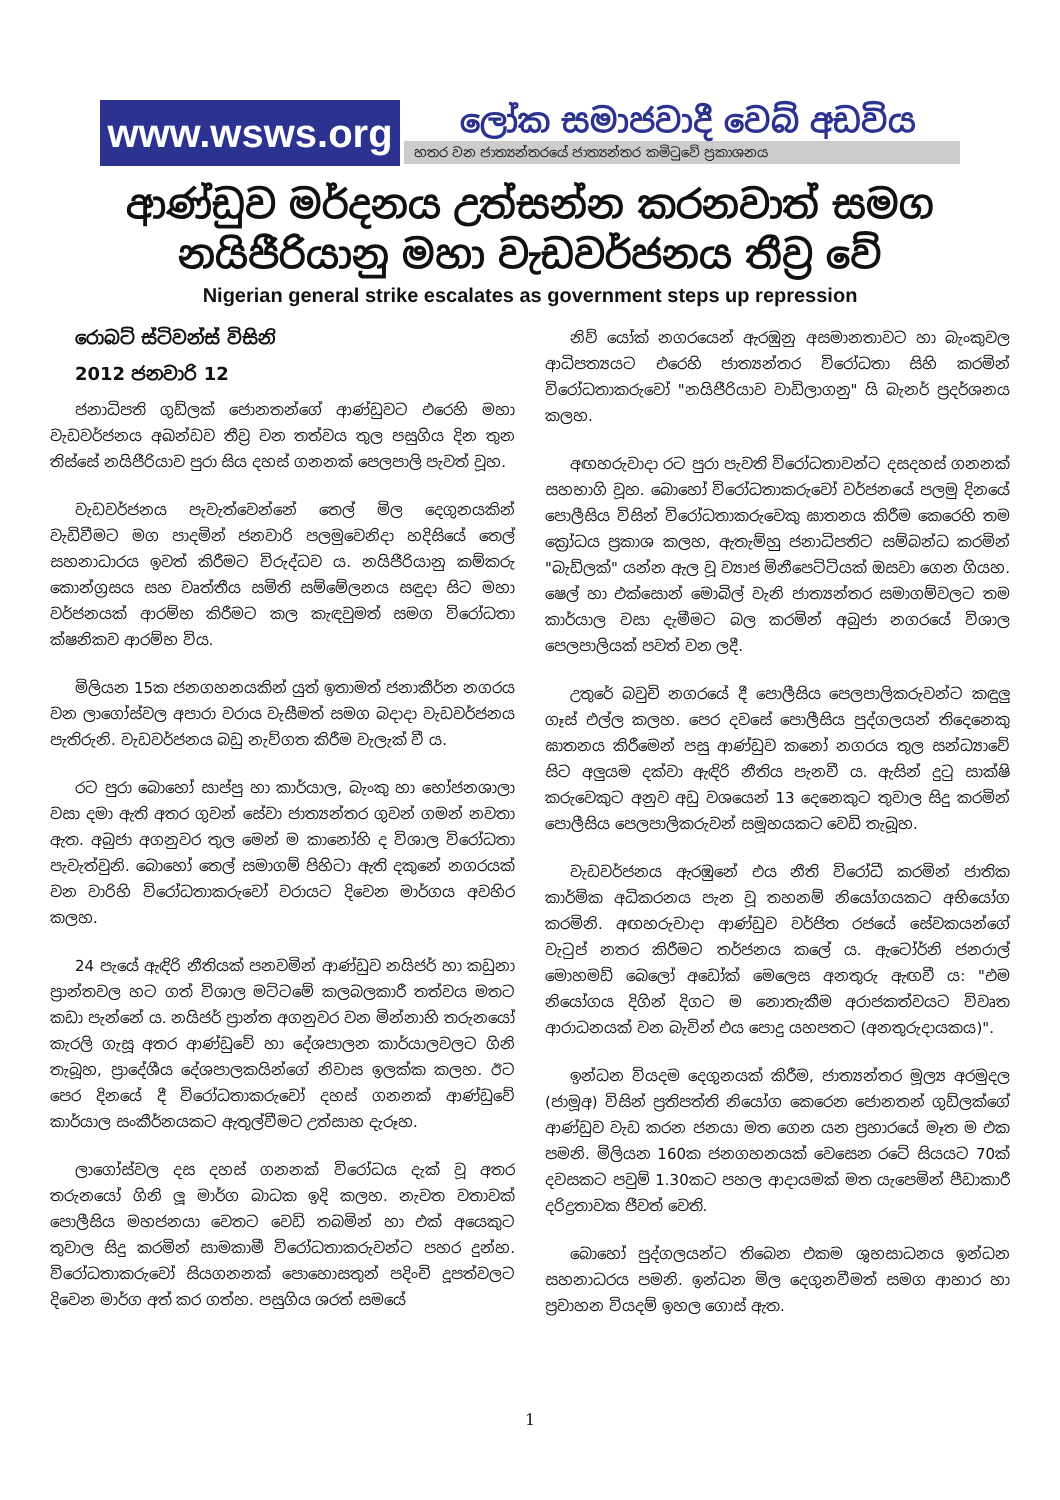www.wsws.org
ලෝක සමාජවාදී වෙබ් අඩවිය
හතර වන ජාත්‍යන්තරයේ ජාත්‍යන්තර කමිටුවේ ප්‍රකාශනය
ආණ්ඩුව මර්දනය උත්සන්න කරනවාත් සමග
නයිජීරියානු මහා වැඩවර්ජනය තීව්‍ර වේ
Nigerian general strike escalates as government steps up repression
රොබට් ස්ටිවන්ස් විසිනි
2012 ජනවාරි 12
ජනාධිපති ගුඩ්ලක් ජොනතන්ගේ ආණ්ඩුවට එරෙහි මහා වැඩවර්ජනය අඛන්ඩව තීව්‍ර වන තත්වය තුල පසුගිය දින තුන තිස්සේ නයිජීරියාව පුරා සිය දහස් ගනනක් පෙලපාලි පැවත් වූහ.
වැඩවර්ජනය පැවැත්වෙන්නේ තෙල් මිල දෙගුනයකින් වැඩිවීමට මග පාදමින් ජනවාරි පලමුවෙනිදා හදිසියේ තෙල් සහනාධාරය ඉවත් කිරීමට විරුද්ධව ය. නයිජීරියානු කම්කරු කොන්ග්‍රසය සහ වෘත්තීය සමිති සම්මේලනය සඳුදා සිට මහා වර්ජනයක් ආරම්භ කිරීමට කල කැඳවුමත් සමග විරෝධතා ක්ෂනිකව ආරම්භ විය.
මිලියන 15ක ජනගහනයකින් යුත් ඉතාමත් ජනාකීර්න නගරය වන ලාගෝස්වල අපාරා වරාය වැසීමත් සමග බදාදා වැඩවර්ජනය පැතිරුනි. වැඩවර්ජනය බඩු නැව්ගත කිරීම වැලැක් වී ය.
රට පුරා බොහෝ සාප්පු හා කාර්යාල, බැංකු හා භෝජනශාලා වසා දමා ඇති අතර ගුවන් සේවා ජාත්‍යන්තර ගුවන් ගමන් නවතා ඇත. අබුජා අගනුවර තුල මෙන් ම කානෝහි ද විශාල විරෝධතා පැවැත්වුනි. බොහෝ තෙල් සමාගම් පිහිටා ඇති දකුනේ නගරයක් වන වාරිහි විරෝධතාකරුවෝ වරායට දිවෙන මාර්ගය අවහිර කලහ.
24 පැයේ ඇඳිරි නීතියක් පනවමින් ආණ්ඩුව නයිජර් හා කඩුනා ප්‍රාන්තවල හට ගත් විශාල මට්ටමේ කලබලකාරී තත්වය මතට කඩා පැන්නේ ය. නයිජර් ප්‍රාන්ත අගනුවර වන මින්නාහි තරුනයෝ කැරලි ගැසූ අතර ආණ්ඩුවේ හා දේශපාලන කාර්යාලවලට ගිනි තැබූහ, ප්‍රාදේශීය දේශපාලකයින්ගේ නිවාස ඉලක්ක කලහ. ඊට පෙර දිනයේ දී විරෝධතාකරුවෝ දහස් ගනනක් ආණ්ඩුවේ කාර්යාල සංකීර්නයකට ඇතුල්වීමට උත්සාහ දැරූහ.
ලාගෝස්වල දස දහස් ගනනක් විරෝධය දැක් වූ අතර තරුනයෝ ගිනි ලූ මාර්ග බාධක ඉදි කලහ. නැවත වතාවක් පොලීසිය මහජනයා වෙතට වෙඩි තබමින් හා එක් අයෙකුට තුවාල සිදු කරමින් සාමකාමී විරෝධතාකරුවන්ට පහර දුන්හ. විරෝධතාකරුවෝ සියගනනක් පොහොසතුන් පදිංචි දූපත්වලට දිවෙන මාර්ග අත් කර ගත්හ. පසුගිය ශරත් සමයේ
නිව් යෝක් නගරයෙන් ඇරඹුනු අසමානතාවට හා බැංකුවල ආධිපත්‍යයට එරෙහි ජාත්‍යන්තර විරෝධතා සිහි කරමින් විරෝධතාකරුවෝ "නයිජීරියාව වාඩිලාගනු" යි බැනර් ප්‍රදර්ශනය කලහ.
අඟහරුවාදා රට පුරා පැවති විරෝධතාවන්ට දසදහස් ගනනක් සහභාගි වූහ. බොහෝ විරෝධතාකරුවෝ වර්ජනයේ පලමු දිනයේ පොලීසිය විසින් විරෝධතාකරුවෙකු ඝාතනය කිරීම කෙරෙහි තම ක්‍රෝධය ප්‍රකාශ කලහ, ඇතැම්හු ජනාධිපතිට සම්බන්ධ කරමින් "බැඩ්ලක්" යන්න ඇල වූ ව්‍යාජ මිනීපෙට්ටියක් ඔසවා ගෙන ගියහ. ෂෙල් හා එක්සොන් මොබිල් වැනි ජාත්‍යන්තර සමාගම්වලට තම කාර්යාල වසා දැමීමට බල කරමින් අබුජා නගරයේ විශාල පෙලපාලියක් පවත් වන ලදී.
උතුරේ බවුචි නගරයේ දී පොලීසිය පෙලපාලිකරුවන්ට කඳුලු ගෑස් එල්ල කලහ. පෙර දවසේ පොලීසිය පුද්ගලයන් තිදෙනෙකු ඝාතනය කිරීමෙන් පසු ආණ්ඩුව කනෝ නගරය තුල සන්ධ්‍යාවේ සිට අලුයම දක්වා ඇඳිරි නීතිය පැනවී ය. ඇසින් දුටු සාක්ෂි කරුවෙකුට අනුව අඩු වශයෙන් 13 දෙනෙකුට තුවාල සිදු කරමින් පොලීසිය පෙලපාලිකරුවන් සමූහයකට වෙඩි තැබූහ.
වැඩවර්ජනය ඇරඹුනේ එය නීති විරෝධී කරමින් ජාතික කාර්මික අධිකරනය පැන වූ තහනම් නියෝගයකට අභියෝග කරමිනි. අඟහරුවාදා ආණ්ඩුව වර්ජිත රජයේ සේවකයන්ගේ වැටුප් නතර කිරීමට තර්ජනය කලේ ය. ඇටෝර්නි ජනරාල් මොහමඩ් බෙලෝ අඩෝක් මෙලෙස අනතුරු ඇඟවී ය: "එම නියෝගය දිගින් දිගට ම නොතැකීම අරාජකත්වයට විවෘත ආරාධනයක් වන බැවින් එය පොදු යහපතට (අනතුරුදායකය)".
ඉන්ධන වියදම දෙගුනයක් කිරීම, ජාත්‍යන්තර මූල්‍ය අරමුදල (ජාමූඅ) විසින් ප්‍රතිපත්ති නියෝග කෙරෙන ජොනතන් ගුඩ්ලක්ගේ ආණ්ඩුව වැඩ කරන ජනයා මත ගෙන යන ප්‍රහාරයේ මෑත ම එක පමනි. මිලියන 160ක ජනගහනයක් වෙසෙන රටේ සියයට 70ක් දවසකට පවුම් 1.30කට පහල ආදායමක් මත යැපෙමින් පීඩාකාරී දරිද්‍රතාවක ජීවත් වෙති.
බොහෝ පුද්ගලයන්ට තිබෙන එකම ශුභසාධනය ඉන්ධන සහනාධරය පමනි. ඉන්ධන මිල දෙගුනවීමත් සමග ආහාර හා ප්‍රවාහන වියදම් ඉහල ගොස් ඇත.
1